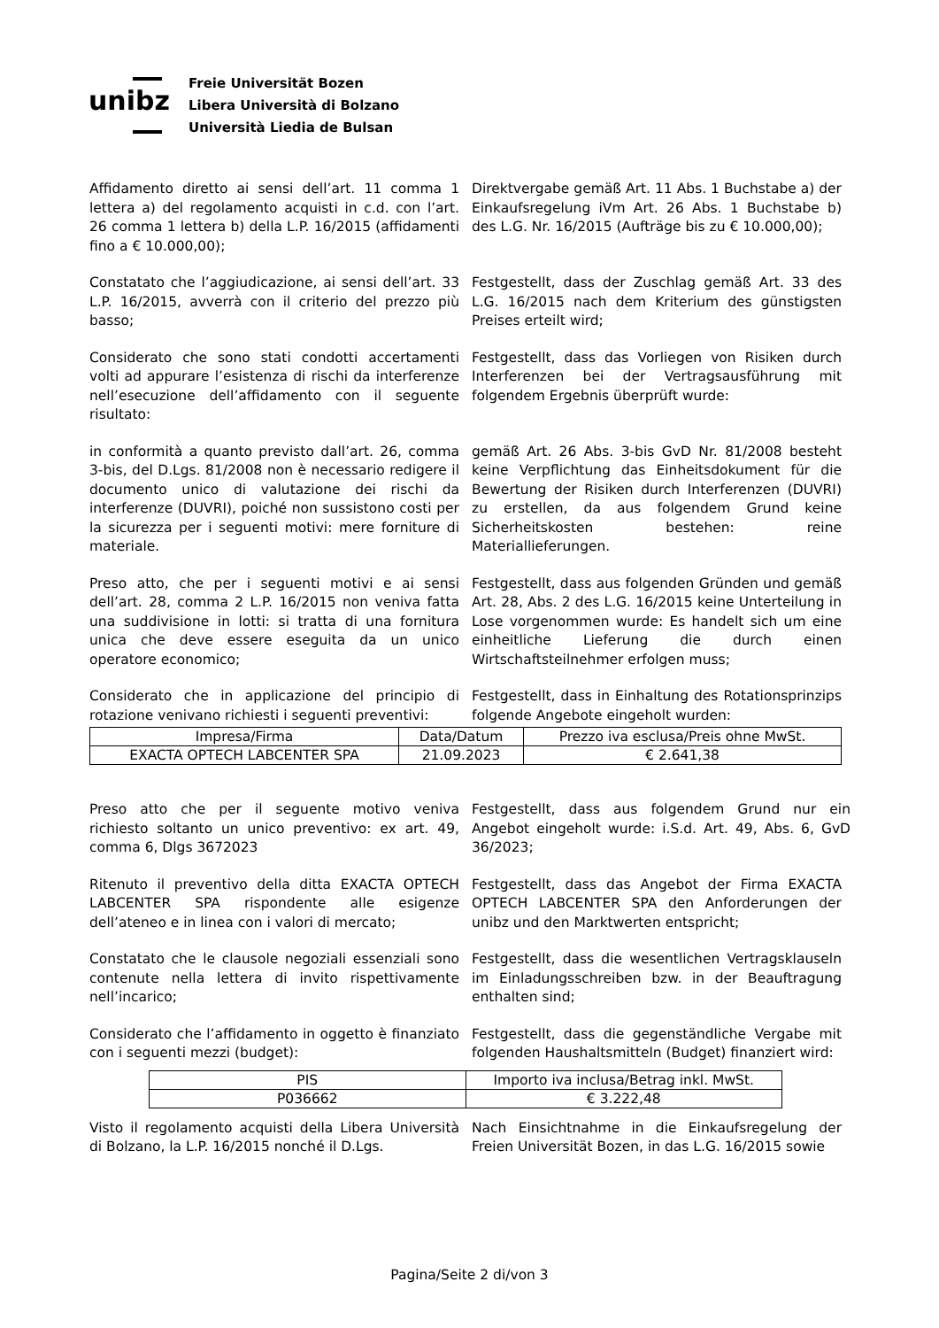unibz
Freie Universität Bozen
Libera Università di Bolzano
Università Liedia de Bulsan
Affidamento diretto ai sensi dell’art. 11 comma 1 lettera a) del regolamento acquisti in c.d. con l’art. 26 comma 1 lettera b) della L.P. 16/2015 (affidamenti fino a € 10.000,00);
Direktvergabe gemäß Art. 11 Abs. 1 Buchstabe a) der Einkaufsregelung iVm Art. 26 Abs. 1 Buchstabe b) des L.G. Nr. 16/2015 (Aufträge bis zu € 10.000,00);
Constatato che l’aggiudicazione, ai sensi dell’art. 33 L.P. 16/2015, avverrà con il criterio del prezzo più basso;
Festgestellt, dass der Zuschlag gemäß Art. 33 des L.G. 16/2015 nach dem Kriterium des günstigsten Preises erteilt wird;
Considerato che sono stati condotti accertamenti volti ad appurare l’esistenza di rischi da interferenze nell’esecuzione dell’affidamento con il seguente risultato:
Festgestellt, dass das Vorliegen von Risiken durch Interferenzen bei der Vertragsausführung mit folgendem Ergebnis überprüft wurde:
in conformità a quanto previsto dall’art. 26, comma 3-bis, del D.Lgs. 81/2008 non è necessario redigere il documento unico di valutazione dei rischi da interferenze (DUVRI), poiché non sussistono costi per la sicurezza per i seguenti motivi: mere forniture di materiale.
gemäß Art. 26 Abs. 3-bis GvD Nr. 81/2008 besteht keine Verpflichtung das Einheitsdokument für die Bewertung der Risiken durch Interferenzen (DUVRI) zu erstellen, da aus folgendem Grund keine Sicherheitskosten bestehen: reine Materiallieferungen.
Preso atto, che per i seguenti motivi e ai sensi dell’art. 28, comma 2 L.P. 16/2015 non veniva fatta una suddivisione in lotti: si tratta di una fornitura unica che deve essere eseguita da un unico operatore economico;
Festgestellt, dass aus folgenden Gründen und gemäß Art. 28, Abs. 2 des L.G. 16/2015 keine Unterteilung in Lose vorgenommen wurde: Es handelt sich um eine einheitliche Lieferung die durch einen Wirtschaftsteilnehmer erfolgen muss;
Considerato che in applicazione del principio di rotazione venivano richiesti i seguenti preventivi:
Festgestellt, dass in Einhaltung des Rotationsprinzips folgende Angebote eingeholt wurden:
| Impresa/Firma | Data/Datum | Prezzo iva esclusa/Preis ohne MwSt. |
| EXACTA OPTECH LABCENTER SPA | 21.09.2023 | € 2.641,38 |
Preso atto che per il seguente motivo veniva richiesto soltanto un unico preventivo: ex art. 49, comma 6, Dlgs 3672023
Festgestellt, dass aus folgendem Grund nur ein Angebot eingeholt wurde: i.S.d. Art. 49, Abs. 6, GvD 36/2023;
Ritenuto il preventivo della ditta EXACTA OPTECH LABCENTER SPA rispondente alle esigenze dell’ateneo e in linea con i valori di mercato;
Festgestellt, dass das Angebot der Firma EXACTA OPTECH LABCENTER SPA den Anforderungen der unibz und den Marktwerten entspricht;
Constatato che le clausole negoziali essenziali sono contenute nella lettera di invito rispettivamente nell’incarico;
Festgestellt, dass die wesentlichen Vertragsklauseln im Einladungsschreiben bzw. in der Beauftragung enthalten sind;
Considerato che l’affidamento in oggetto è finanziato con i seguenti mezzi (budget):
Festgestellt, dass die gegenständliche Vergabe mit folgenden Haushaltsmitteln (Budget) finanziert wird:
| PIS | Importo iva inclusa/Betrag inkl. MwSt. |
| P036662 | € 3.222,48 |
Visto il regolamento acquisti della Libera Università di Bolzano, la L.P. 16/2015 nonché il D.Lgs.
Nach Einsichtnahme in die Einkaufsregelung der Freien Universität Bozen, in das L.G. 16/2015 sowie
Pagina/Seite 2 di/von 3